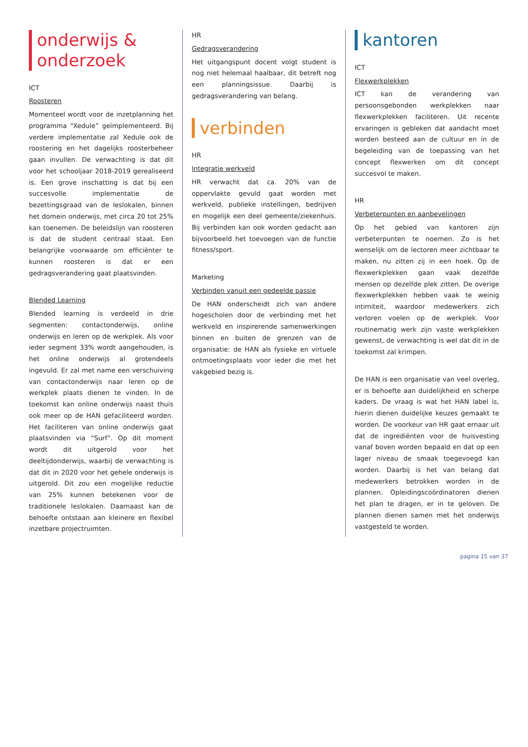onderwijs & onderzoek
ICT
Roosteren
Momenteel wordt voor de inzetplanning het programma “Xedule” geïmplementeerd. Bij verdere implementatie zal Xedule ook de roostering en het dagelijks roosterbeheer gaan invullen. De verwachting is dat dit voor het schooljaar 2018-2019 gerealiseerd is. Een grove inschatting is dat bij een succesvolle implementatie de bezettingsgraad van de leslokalen, binnen het domein onderwijs, met circa 20 tot 25% kan toenemen. De beleidslijn van roosteren is dat de student centraal staat. Een belangrijke voorwaarde om efficiënter te kunnen roosteren is dat er een gedragsverandering gaat plaatsvinden.
Blended Learning
Blended learning is verdeeld in drie segmenten: contactonderwijs, online onderwijs en leren op de werkplek. Als voor ieder segment 33% wordt aangehouden, is het online onderwijs al grotendeels ingevuld. Er zal met name een verschuiving van contactonderwijs naar leren op de werkplek plaats dienen te vinden. In de toekomst kan online onderwijs naast thuis ook meer op de HAN gefaciliteerd worden. Het faciliteren van online onderwijs gaat plaatsvinden via “Surf”. Op dit moment wordt dit uitgerold voor het deeltijdonderwijs, waarbij de verwachting is dat dit in 2020 voor het gehele onderwijs is uitgerold. Dit zou een mogelijke reductie van 25% kunnen betekenen voor de traditionele leslokalen. Daarnaast kan de behoefte ontstaan aan kleinere en flexibel inzetbare projectruimten.
HR
Gedragsverandering
Het uitgangspunt docent volgt student is nog niet helemaal haalbaar, dit betreft nog een planningsissue. Daarbij is gedragsverandering van belang.
verbinden
HR
Integratie werkveld
HR verwacht dat ca. 20% van de oppervlakte gevuld gaat worden met werkveld, publieke instellingen, bedrijven en mogelijk een deel gemeente/ziekenhuis. Bij verbinden kan ook worden gedacht aan bijvoorbeeld het toevoegen van de functie fitness/sport.
Marketing
Verbinden vanuit een gedeelde passie
De HAN onderscheidt zich van andere hogescholen door de verbinding met het werkveld en inspirerende samenwerkingen binnen en buiten de grenzen van de organisatie: de HAN als fysieke en virtuele ontmoetingsplaats voor ieder die met het vakgebied bezig is.
kantoren
ICT
Flexwerkplekken
ICT kan de verandering van persoonsgebonden werkplekken naar flexwerkplekken faciliteren. Uit recente ervaringen is gebleken dat aandacht moet worden besteed aan de cultuur en in de begeleiding van de toepassing van het concept flexwerken om dit concept succesvol te maken.
HR
Verbeterpunten en aanbevelingen
Op het gebied van kantoren zijn verbeterpunten te noemen. Zo is het wenselijk om de lectoren meer zichtbaar te maken, nu zitten zij in een hoek. Op de flexwerkplekken gaan vaak dezelfde mensen op dezelfde plek zitten. De overige flexwerkplekken hebben vaak te weinig intimiteit, waardoor medewerkers zich verloren voelen op de werkplek. Voor routinematig werk zijn vaste werkplekken gewenst, de verwachting is wel dat dit in de toekomst zal krimpen.
De HAN is een organisatie van veel overleg, er is behoefte aan duidelijkheid en scherpe kaders. De vraag is wat het HAN label is, hierin dienen duidelijke keuzes gemaakt te worden. De voorkeur van HR gaat ernaar uit dat de ingrediënten voor de huisvesting vanaf boven worden bepaald en dat op een lager niveau de smaak toegevoegd kan worden. Daarbij is het van belang dat medewerkers betrokken worden in de plannen. Opleidingscoördinatoren dienen het plan te dragen, er in te geloven. De plannen dienen samen met het onderwijs vastgesteld te worden.
pagina 15 van 37